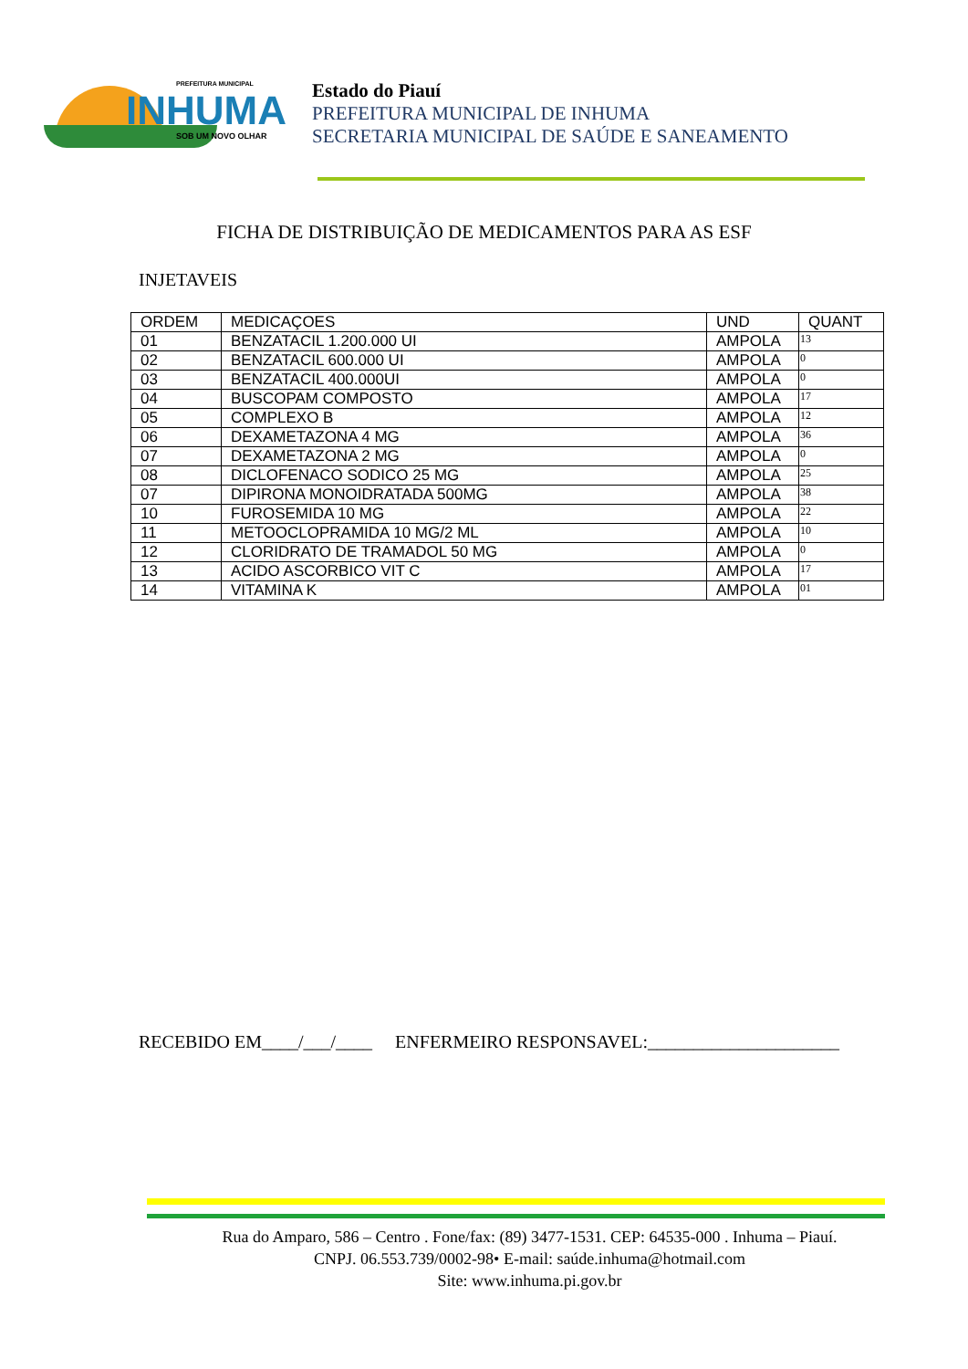PREFEITURA MUNICIPAL
INHUMA
SOB UM NOVO OLHAR
Estado do Piauí
PREFEITURA MUNICIPAL DE INHUMA
SECRETARIA MUNICIPAL DE SAÚDE E SANEAMENTO
FICHA DE DISTRIBUIÇÃO DE MEDICAMENTOS PARA AS ESF
INJETAVEIS
| ORDEM | MEDICAÇOES | UND | QUANT |
| --- | --- | --- | --- |
| 01 | BENZATACIL 1.200.000 UI | AMPOLA | 13 |
| 02 | BENZATACIL 600.000 UI | AMPOLA | 0 |
| 03 | BENZATACIL 400.000UI | AMPOLA | 0 |
| 04 | BUSCOPAM COMPOSTO | AMPOLA | 17 |
| 05 | COMPLEXO B | AMPOLA | 12 |
| 06 | DEXAMETAZONA 4 MG | AMPOLA | 36 |
| 07 | DEXAMETAZONA 2 MG | AMPOLA | 0 |
| 08 | DICLOFENACO SODICO 25 MG | AMPOLA | 25 |
| 07 | DIPIRONA MONOIDRATADA 500MG | AMPOLA | 38 |
| 10 | FUROSEMIDA 10 MG | AMPOLA | 22 |
| 11 | METOOCLOPRAMIDA 10 MG/2 ML | AMPOLA | 10 |
| 12 | CLORIDRATO DE TRAMADOL 50 MG | AMPOLA | 0 |
| 13 | ACIDO ASCORBICO VIT C | AMPOLA | 17 |
| 14 | VITAMINA K | AMPOLA | 01 |
RECEBIDO EM____/___/____ ENFERMEIRO RESPONSAVEL:_____________________
Rua do Amparo, 586 – Centro . Fone/fax: (89) 3477-1531. CEP: 64535-000 . Inhuma – Piauí.
CNPJ. 06.553.739/0002-98• E-mail: saúde.inhuma@hotmail.com
Site: www.inhuma.pi.gov.br